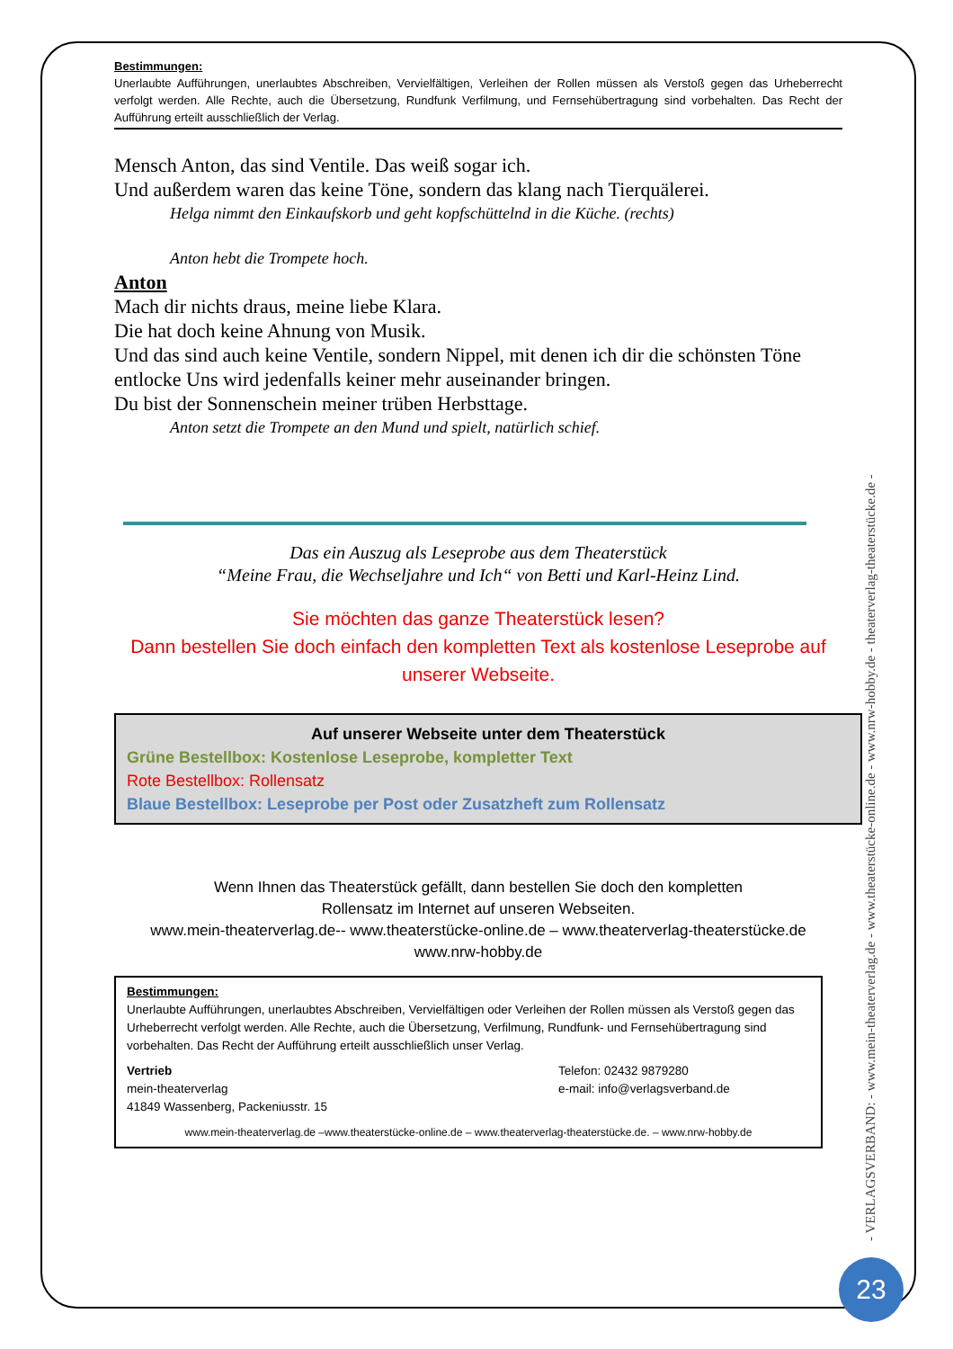Bestimmungen:
Unerlaubte Aufführungen, unerlaubtes Abschreiben, Vervielfältigen, Verleihen der Rollen müssen als Verstoß gegen das Urheberrecht verfolgt werden. Alle Rechte, auch die Übersetzung, Rundfunk Verfilmung, und Fernsehübertragung sind vorbehalten. Das Recht der Aufführung erteilt ausschließlich der Verlag.
Mensch Anton, das sind Ventile. Das weiß sogar ich.
Und außerdem waren das keine Töne, sondern das klang nach Tierquälerei.
Helga nimmt den Einkaufskorb und geht kopfschüttelnd in die Küche. (rechts)
Anton hebt die Trompete hoch.
Anton
Mach dir nichts draus, meine liebe Klara.
Die hat doch keine Ahnung von Musik.
Und das sind auch keine Ventile, sondern Nippel, mit denen ich dir die schönsten Töne entlocke Uns wird jedenfalls keiner mehr auseinander bringen.
Du bist der Sonnenschein meiner trüben Herbsttage.
Anton setzt die Trompete an den Mund und spielt, natürlich schief.
Das ein Auszug als Leseprobe aus dem Theaterstück
“Meine Frau, die Wechseljahre und Ich“ von Betti und Karl-Heinz Lind.
Sie möchten das ganze Theaterstück lesen?
Dann bestellen Sie doch einfach den kompletten Text als kostenlose Leseprobe auf unserer Webseite.
Auf unserer Webseite unter dem Theaterstück
Grüne Bestellbox: Kostenlose Leseprobe, kompletter Text
Rote Bestellbox: Rollensatz
Blaue Bestellbox: Leseprobe per Post oder Zusatzheft zum Rollensatz
Wenn Ihnen das Theaterstück gefällt, dann bestellen Sie doch den kompletten
Rollensatz im Internet auf unseren Webseiten.
www.mein-theaterverlag.de-- www.theaterstücke-online.de – www.theaterverlag-theaterstücke.de
www.nrw-hobby.de
Bestimmungen:
Unerlaubte Aufführungen, unerlaubtes Abschreiben, Vervielfältigen oder Verleihen der Rollen müssen als Verstoß gegen das Urheberrecht verfolgt werden. Alle Rechte, auch die Übersetzung, Verfilmung, Rundfunk- und Fernsehübertragung sind vorbehalten. Das Recht der Aufführung erteilt ausschließlich unser Verlag.
Vertrieb
mein-theaterverlag
41849 Wassenberg, Packeniusstr. 15
Telefon: 02432 9879280
e-mail: info@verlagsverband.de
www.mein-theaterverlag.de –www.theaterstücke-online.de – www.theaterverlag-theaterstücke.de. – www.nrw-hobby.de
- VERLAGSVERBAND: - www.mein-theaterverlag.de - www.theaterstücke-online.de - www.nrw-hobby.de - theaterverlag-theaterstücke.de -
23